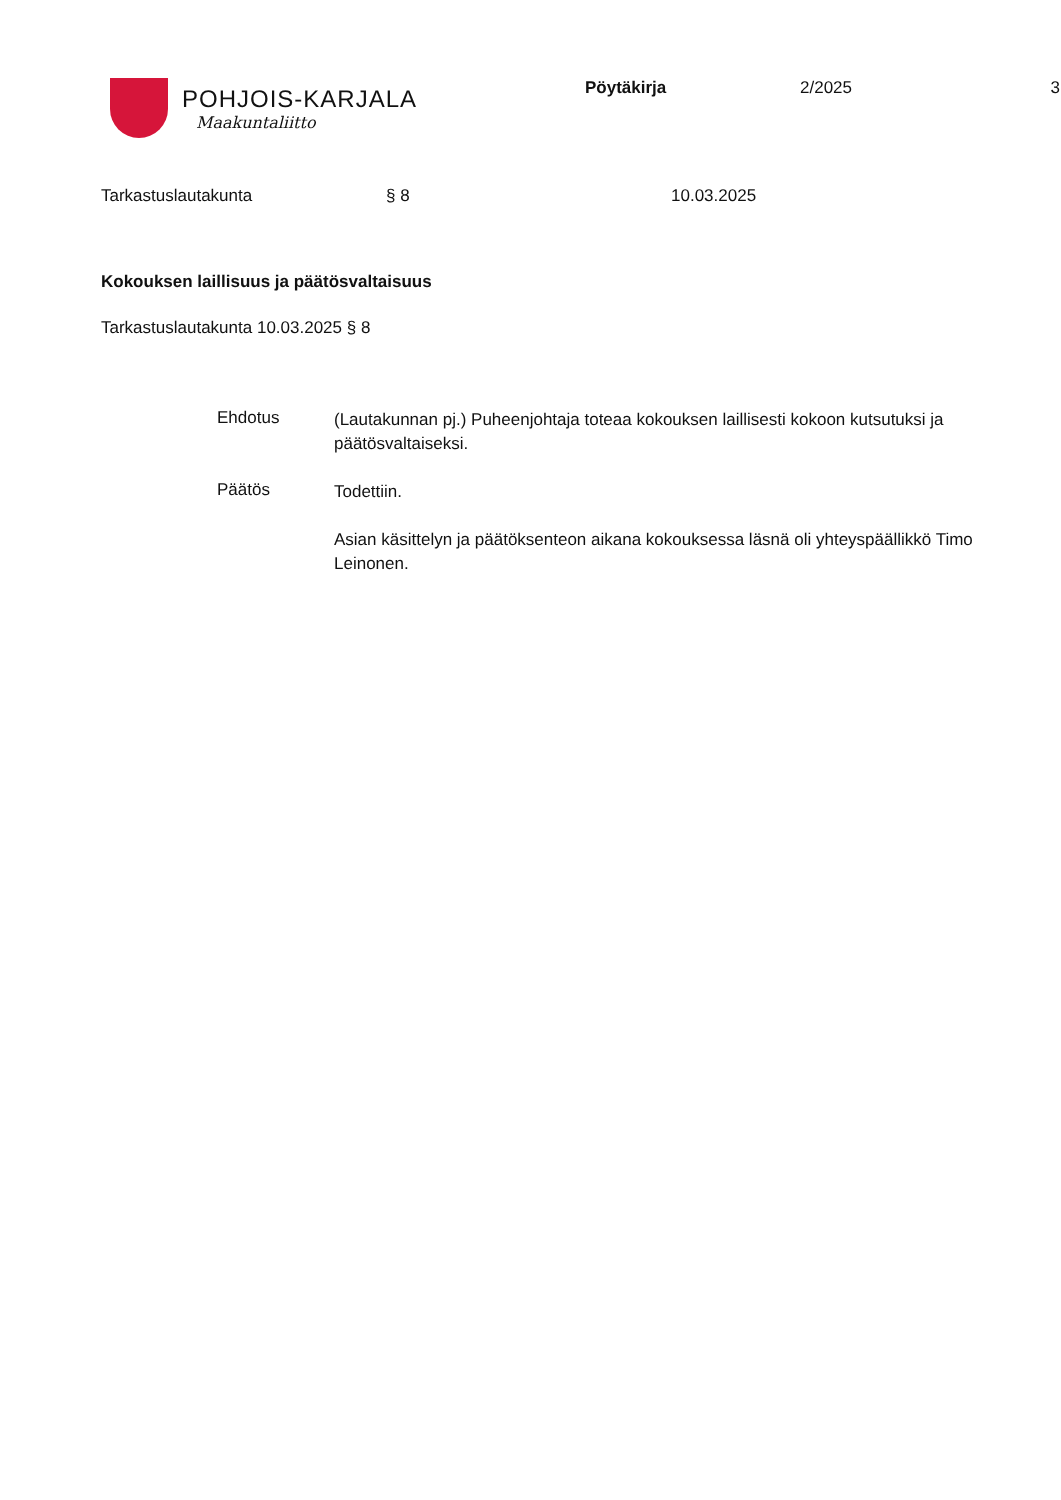POHJOIS-KARJALA
Maakuntaliitto
Pöytäkirja 2/2025 3
Tarkastuslautakunta § 8 10.03.2025
Kokouksen laillisuus ja päätösvaltaisuus
Tarkastuslautakunta 10.03.2025 § 8
Ehdotus
(Lautakunnan pj.) Puheenjohtaja toteaa kokouksen laillisesti kokoon kutsutuksi ja päätösvaltaiseksi.
Päätös
Todettiin.
Asian käsittelyn ja päätöksenteon aikana kokouksessa läsnä oli yhteyspäällikkö Timo Leinonen.